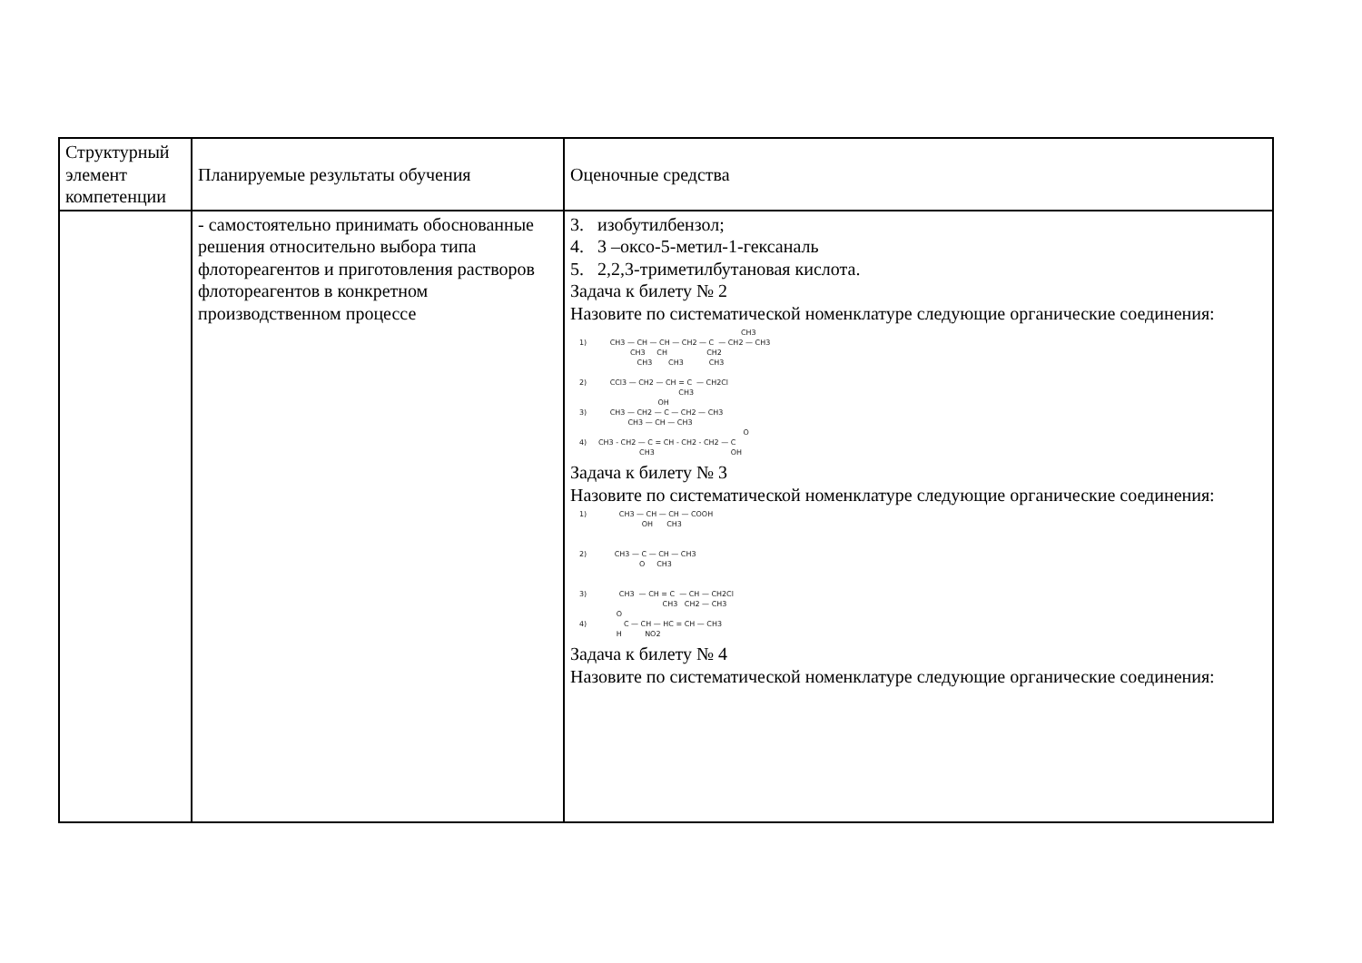| Структурный элемент компетенции | Планируемые результаты обучения | Оценочные средства |
| | - самостоятельно принимать обоснованные решения относительно выбора типа флотореагентов и приготовления растворов флотореагентов в конкретном производственном процессе | 3. изобутилбензол; 4. 3 –оксо-5-метил-1-гексаналь 5. 2,2,3-триметилбутановая кислота. Задача к билету № 2 Назовите по систематической номенклатуре следующие органические соединения: CH3 1) CH3 — CH — CH — CH2 — C — CH2 — CH3 CH3 CH CH2 CH3 CH3 CH3 2) CCl3 — CH2 — CH = C — CH2Cl CH3 OH 3) CH3 — CH2 — C — CH2 — CH3 CH3 — CH — CH3 O 4) CH3 - CH2 — C = CH - CH2 - CH2 — C CH3 OH Задача к билету № 3 Назовите по систематической номенклатуре следующие органические соединения: 1) CH3 — CH — CH — COOH OH CH3 2) CH3 — C — CH — CH3 O CH3 3) CH3 — CH = C — CH — CH2Cl CH3 CH2 — CH3 O 4) C — CH — HC = CH — CH3 H NO2 Задача к билету № 4 Назовите по систематической номенклатуре следующие органические соединения: |